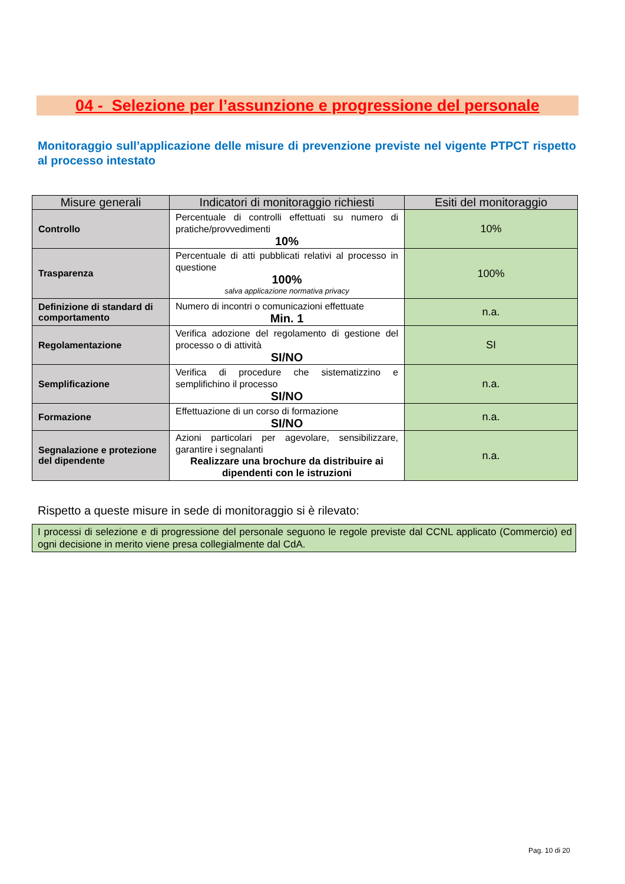04 - Selezione per l’assunzione e progressione del personale
Monitoraggio sull’applicazione delle misure di prevenzione previste nel vigente PTPCT rispetto al processo intestato
| Misure generali | Indicatori di monitoraggio richiesti | Esiti del monitoraggio |
| --- | --- | --- |
| Controllo | Percentuale di controlli effettuati su numero di pratiche/provvedimenti 10% | 10% |
| Trasparenza | Percentuale di atti pubblicati relativi al processo in questione 100% salva applicazione normativa privacy | 100% |
| Definizione di standard di comportamento | Numero di incontri o comunicazioni effettuate Min. 1 | n.a. |
| Regolamentazione | Verifica adozione del regolamento di gestione del processo o di attività SI/NO | SI |
| Semplificazione | Verifica di procedure che sistematizzino e semplifichino il processo SI/NO | n.a. |
| Formazione | Effettuazione di un corso di formazione SI/NO | n.a. |
| Segnalazione e protezione del dipendente | Azioni particolari per agevolare, sensibilizzare, garantire i segnalanti Realizzare una brochure da distribuire ai dipendenti con le istruzioni | n.a. |
Rispetto a queste misure in sede di monitoraggio si è rilevato:
I processi di selezione e di progressione del personale seguono le regole previste dal CCNL applicato (Commercio) ed ogni decisione in merito viene presa collegialmente dal CdA.
Pag. 10 di 20